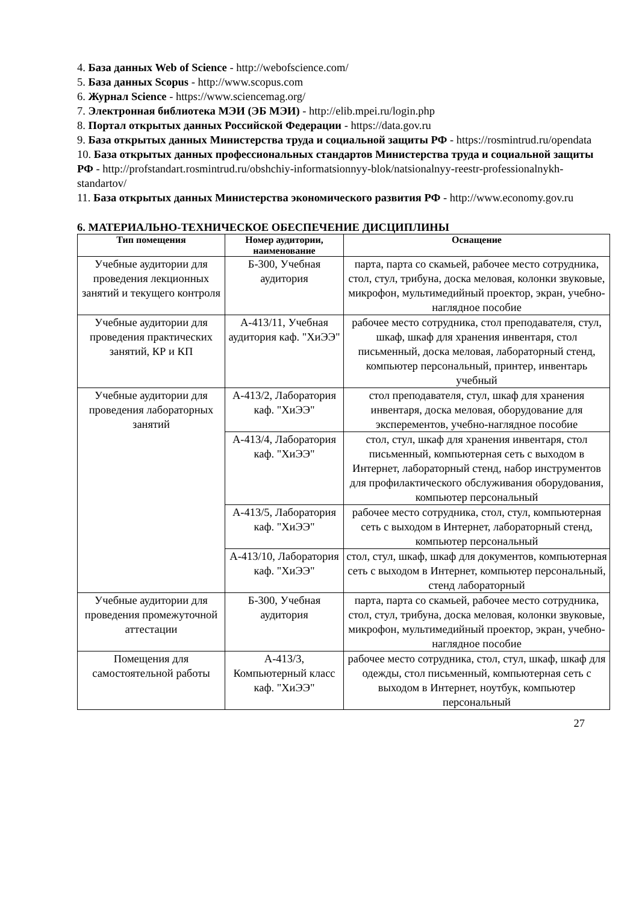4. База данных Web of Science - http://webofscience.com/
5. База данных Scopus - http://www.scopus.com
6. Журнал Science - https://www.sciencemag.org/
7. Электронная библиотека МЭИ (ЭБ МЭИ) - http://elib.mpei.ru/login.php
8. Портал открытых данных Российской Федерации - https://data.gov.ru
9. База открытых данных Министерства труда и социальной защиты РФ - https://rosmintrud.ru/opendata
10. База открытых данных профессиональных стандартов Министерства труда и социальной защиты РФ - http://profstandart.rosmintrud.ru/obshchiy-informatsionnyy-blok/natsionalnyy-reestr-professionalnykh-standartov/
11. База открытых данных Министерства экономического развития РФ - http://www.economy.gov.ru
6. МАТЕРИАЛЬНО-ТЕХНИЧЕСКОЕ ОБЕСПЕЧЕНИЕ ДИСЦИПЛИНЫ
| Тип помещения | Номер аудитории, наименование | Оснащение |
| --- | --- | --- |
| Учебные аудитории для проведения лекционных занятий и текущего контроля | Б-300, Учебная аудитория | парта, парта со скамьей, рабочее место сотрудника, стол, стул, трибуна, доска меловая, колонки звуковые, микрофон, мультимедийный проектор, экран, учебно-наглядное пособие |
| Учебные аудитории для проведения практических занятий, КР и КП | А-413/11, Учебная аудитория каф. "ХиЭЭ" | рабочее место сотрудника, стол преподавателя, стул, шкаф, шкаф для хранения инвентаря, стол письменный, доска меловая, лабораторный стенд, компьютер персональный, принтер, инвентарь учебный |
| Учебные аудитории для проведения лабораторных занятий | А-413/2, Лаборатория каф. "ХиЭЭ" | стол преподавателя, стул, шкаф для хранения инвентаря, доска меловая, оборудование для эксперементов, учебно-наглядное пособие |
| | А-413/4, Лаборатория каф. "ХиЭЭ" | стол, стул, шкаф для хранения инвентаря, стол письменный, компьютерная сеть с выходом в Интернет, лабораторный стенд, набор инструментов для профилактического обслуживания оборудования, компьютер персональный |
| | А-413/5, Лаборатория каф. "ХиЭЭ" | рабочее место сотрудника, стол, стул, компьютерная сеть с выходом в Интернет, лабораторный стенд, компьютер персональный |
| | А-413/10, Лаборатория каф. "ХиЭЭ" | стол, стул, шкаф, шкаф для документов, компьютерная сеть с выходом в Интернет, компьютер персональный, стенд лабораторный |
| Учебные аудитории для проведения промежуточной аттестации | Б-300, Учебная аудитория | парта, парта со скамьей, рабочее место сотрудника, стол, стул, трибуна, доска меловая, колонки звуковые, микрофон, мультимедийный проектор, экран, учебно-наглядное пособие |
| Помещения для самостоятельной работы | А-413/3, Компьютерный класс каф. "ХиЭЭ" | рабочее место сотрудника, стол, стул, шкаф, шкаф для одежды, стол письменный, компьютерная сеть с выходом в Интернет, ноутбук, компьютер персональный |
27